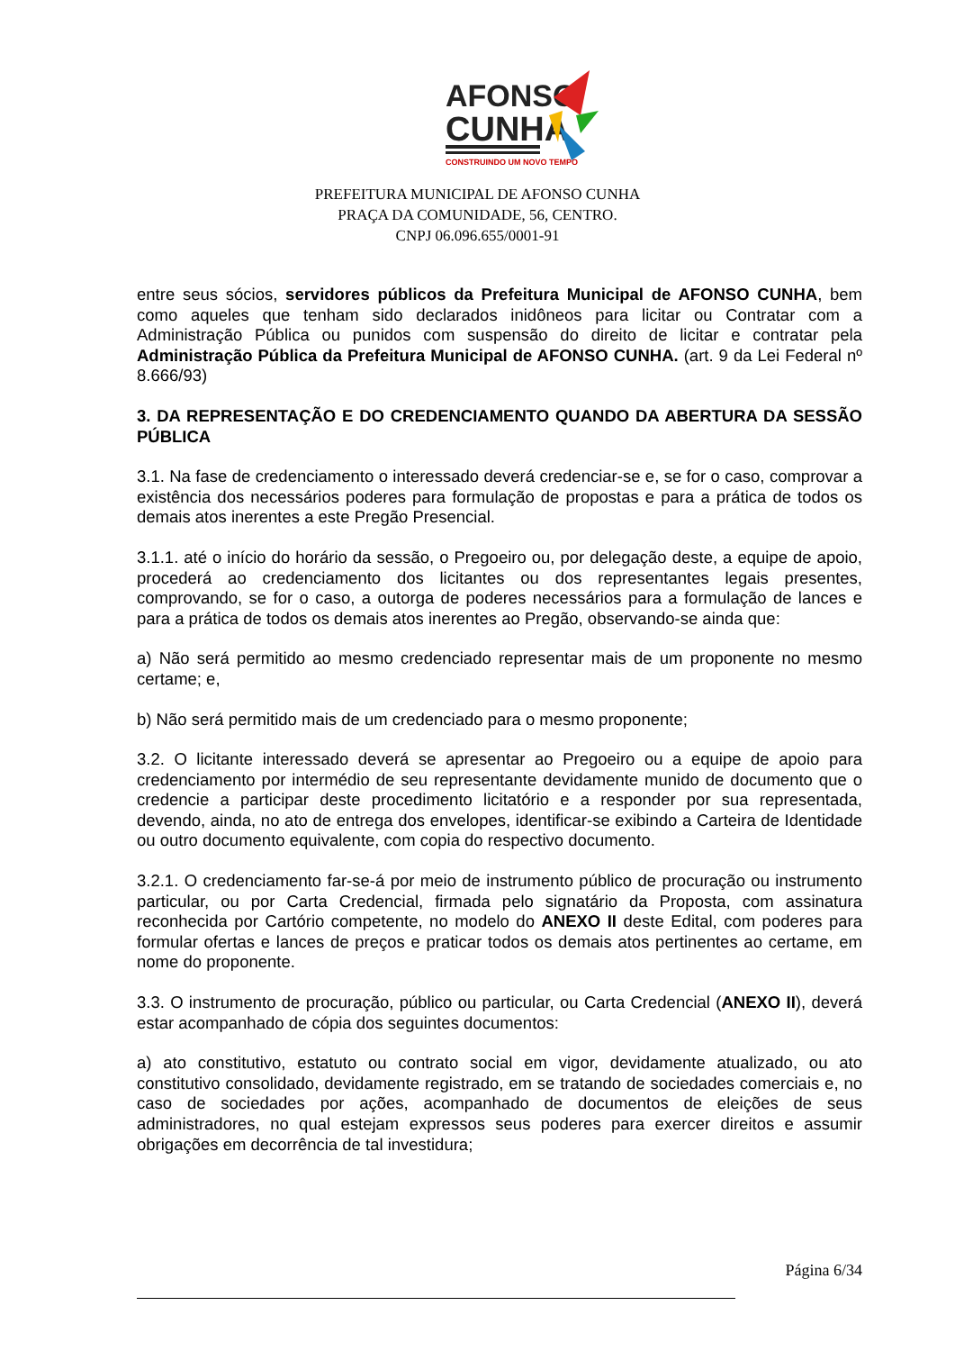AFONSO
CUNHA
CONSTRUINDO UM NOVO TEMPO
PREFEITURA MUNICIPAL DE AFONSO CUNHA
PRAÇA DA COMUNIDADE, 56, CENTRO.
CNPJ 06.096.655/0001-91
entre seus sócios, servidores públicos da Prefeitura Municipal de AFONSO CUNHA, bem como aqueles que tenham sido declarados inidôneos para licitar ou Contratar com a Administração Pública ou punidos com suspensão do direito de licitar e contratar pela Administração Pública da Prefeitura Municipal de AFONSO CUNHA. (art. 9 da Lei Federal nº 8.666/93)
3. DA REPRESENTAÇÃO E DO CREDENCIAMENTO QUANDO DA ABERTURA DA SESSÃO PÚBLICA
3.1. Na fase de credenciamento o interessado deverá credenciar-se e, se for o caso, comprovar a existência dos necessários poderes para formulação de propostas e para a prática de todos os demais atos inerentes a este Pregão Presencial.
3.1.1. até o início do horário da sessão, o Pregoeiro ou, por delegação deste, a equipe de apoio, procederá ao credenciamento dos licitantes ou dos representantes legais presentes, comprovando, se for o caso, a outorga de poderes necessários para a formulação de lances e para a prática de todos os demais atos inerentes ao Pregão, observando-se ainda que:
a) Não será permitido ao mesmo credenciado representar mais de um proponente no mesmo certame; e,
b) Não será permitido mais de um credenciado para o mesmo proponente;
3.2. O licitante interessado deverá se apresentar ao Pregoeiro ou a equipe de apoio para credenciamento por intermédio de seu representante devidamente munido de documento que o credencie a participar deste procedimento licitatório e a responder por sua representada, devendo, ainda, no ato de entrega dos envelopes, identificar-se exibindo a Carteira de Identidade ou outro documento equivalente, com copia do respectivo documento.
3.2.1. O credenciamento far-se-á por meio de instrumento público de procuração ou instrumento particular, ou por Carta Credencial, firmada pelo signatário da Proposta, com assinatura reconhecida por Cartório competente, no modelo do ANEXO II deste Edital, com poderes para formular ofertas e lances de preços e praticar todos os demais atos pertinentes ao certame, em nome do proponente.
3.3. O instrumento de procuração, público ou particular, ou Carta Credencial (ANEXO II), deverá estar acompanhado de cópia dos seguintes documentos:
a) ato constitutivo, estatuto ou contrato social em vigor, devidamente atualizado, ou ato constitutivo consolidado, devidamente registrado, em se tratando de sociedades comerciais e, no caso de sociedades por ações, acompanhado de documentos de eleições de seus administradores, no qual estejam expressos seus poderes para exercer direitos e assumir obrigações em decorrência de tal investidura;
Página 6/34